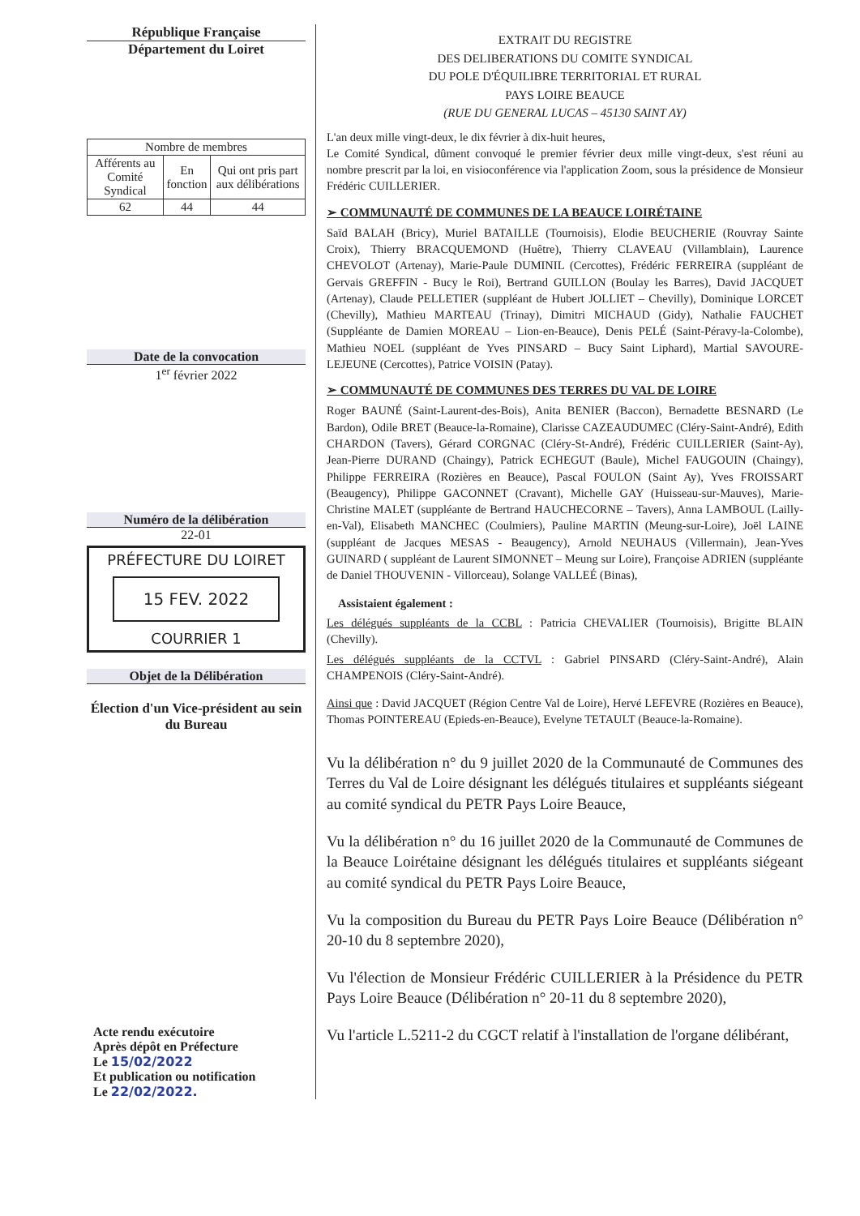République Française
Département du Loiret
| Nombre de membres | | |
| --- | --- | --- |
| Afférents au Comité Syndical | En fonction | Qui ont pris part aux délibérations |
| 62 | 44 | 44 |
Date de la convocation
1<sup>er</sup> février 2022
Numéro de la délibération
22-01
PRÉFECTURE DU LOIRET
15 FEV. 2022
COURRIER 1
Objet de la Délibération
Élection d'un Vice-président au sein du Bureau
Acte rendu exécutoire
Après dépôt en Préfecture
Le 15/02/2022
Et publication ou notification
Le 22/02/2022.
EXTRAIT DU REGISTRE
DES DELIBERATIONS DU COMITE SYNDICAL
DU POLE D'ÉQUILIBRE TERRITORIAL ET RURAL
PAYS LOIRE BEAUCE
(RUE DU GENERAL LUCAS – 45130 SAINT AY)
L'an deux mille vingt-deux, le dix février à dix-huit heures,
Le Comité Syndical, dûment convoqué le premier février deux mille vingt-deux, s'est réuni au nombre prescrit par la loi, en visioconférence via l'application Zoom, sous la présidence de Monsieur Frédéric CUILLERIER.
➢ COMMUNAUTÉ DE COMMUNES DE LA BEAUCE LOIRÉTAINE
Saïd BALAH (Bricy), Muriel BATAILLE (Tournoisis), Elodie BEUCHERIE (Rouvray Sainte Croix), Thierry BRACQUEMOND (Huêtre), Thierry CLAVEAU (Villamblain), Laurence CHEVOLOT (Artenay), Marie-Paule DUMINIL (Cercottes), Frédéric FERREIRA (suppléant de Gervais GREFFIN - Bucy le Roi), Bertrand GUILLON (Boulay les Barres), David JACQUET (Artenay), Claude PELLETIER (suppléant de Hubert JOLLIET – Chevilly), Dominique LORCET (Chevilly), Mathieu MARTEAU (Trinay), Dimitri MICHAUD (Gidy), Nathalie FAUCHET (Suppléante de Damien MOREAU – Lion-en-Beauce), Denis PELÉ (Saint-Péravy-la-Colombe), Mathieu NOEL (suppléant de Yves PINSARD – Bucy Saint Liphard), Martial SAVOURE-LEJEUNE (Cercottes), Patrice VOISIN (Patay).
➢ COMMUNAUTÉ DE COMMUNES DES TERRES DU VAL DE LOIRE
Roger BAUNÉ (Saint-Laurent-des-Bois), Anita BENIER (Baccon), Bernadette BESNARD (Le Bardon), Odile BRET (Beauce-la-Romaine), Clarisse CAZEAUDUMEC (Cléry-Saint-André), Edith CHARDON (Tavers), Gérard CORGNAC (Cléry-St-André), Frédéric CUILLERIER (Saint-Ay), Jean-Pierre DURAND (Chaingy), Patrick ECHEGUT (Baule), Michel FAUGOUIN (Chaingy), Philippe FERREIRA (Rozières en Beauce), Pascal FOULON (Saint Ay), Yves FROISSART (Beaugency), Philippe GACONNET (Cravant), Michelle GAY (Huisseau-sur-Mauves), Marie-Christine MALET (suppléante de Bertrand HAUCHECORNE – Tavers), Anna LAMBOUL (Lailly-en-Val), Elisabeth MANCHEC (Coulmiers), Pauline MARTIN (Meung-sur-Loire), Joël LAINE (suppléant de Jacques MESAS - Beaugency), Arnold NEUHAUS (Villermain), Jean-Yves GUINARD ( suppléant de Laurent SIMONNET – Meung sur Loire), Françoise ADRIEN (suppléante de Daniel THOUVENIN - Villorceau), Solange VALLEÉ (Binas),
Assistaient également :
Les délégués suppléants de la CCBL : Patricia CHEVALIER (Tournoisis), Brigitte BLAIN (Chevilly).
Les délégués suppléants de la CCTVL : Gabriel PINSARD (Cléry-Saint-André), Alain CHAMPENOIS (Cléry-Saint-André).
Ainsi que : David JACQUET (Région Centre Val de Loire), Hervé LEFEVRE (Rozières en Beauce), Thomas POINTEREAU (Epieds-en-Beauce), Evelyne TETAULT (Beauce-la-Romaine).
Vu la délibération n° du 9 juillet 2020 de la Communauté de Communes des Terres du Val de Loire désignant les délégués titulaires et suppléants siégeant au comité syndical du PETR Pays Loire Beauce,
Vu la délibération n° du 16 juillet 2020 de la Communauté de Communes de la Beauce Loirétaine désignant les délégués titulaires et suppléants siégeant au comité syndical du PETR Pays Loire Beauce,
Vu la composition du Bureau du PETR Pays Loire Beauce (Délibération n° 20-10 du 8 septembre 2020),
Vu l'élection de Monsieur Frédéric CUILLERIER à la Présidence du PETR Pays Loire Beauce (Délibération n° 20-11 du 8 septembre 2020),
Vu l'article L.5211-2 du CGCT relatif à l'installation de l'organe délibérant,